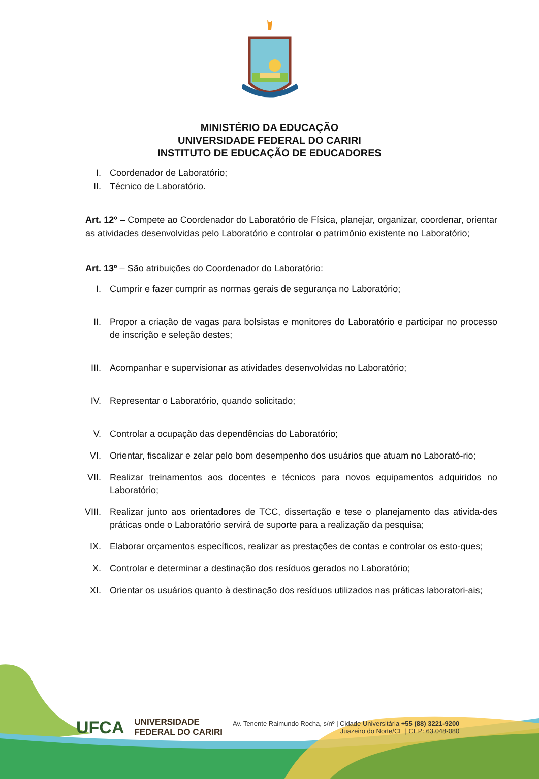MINISTÉRIO DA EDUCAÇÃO
UNIVERSIDADE FEDERAL DO CARIRI
INSTITUTO DE EDUCAÇÃO DE EDUCADORES
I. Coordenador de Laboratório;
II. Técnico de Laboratório.
Art. 12º – Compete ao Coordenador do Laboratório de Física, planejar, organizar, coordenar, orientar as atividades desenvolvidas pelo Laboratório e controlar o patrimônio existente no Laboratório;
Art. 13º – São atribuições do Coordenador do Laboratório:
I. Cumprir e fazer cumprir as normas gerais de segurança no Laboratório;
II. Propor a criação de vagas para bolsistas e monitores do Laboratório e participar no processo de inscrição e seleção destes;
III. Acompanhar e supervisionar as atividades desenvolvidas no Laboratório;
IV. Representar o Laboratório, quando solicitado;
V. Controlar a ocupação das dependências do Laboratório;
VI. Orientar, fiscalizar e zelar pelo bom desempenho dos usuários que atuam no Laborató-rio;
VII. Realizar treinamentos aos docentes e técnicos para novos equipamentos adquiridos no Laboratório;
VIII.
Realizar junto aos orientadores de TCC, dissertação e tese o planejamento das ativida-des práticas onde o Laboratório servirá de suporte para a realização da pesquisa;
IX. Elaborar orçamentos específicos, realizar as prestações de contas e controlar os esto-ques;
X. Controlar e determinar a destinação dos resíduos gerados no Laboratório;
XI. Orientar os usuários quanto à destinação dos resíduos utilizados nas práticas laboratori-ais;
UFCA UNIVERSIDADE
FEDERAL DO CARIRI Av. Tenente Raimundo Rocha, s/nº | Cidade Universitária +55 (88) 3221-9200
Juazeiro do Norte/CE | CEP: 63.048-080